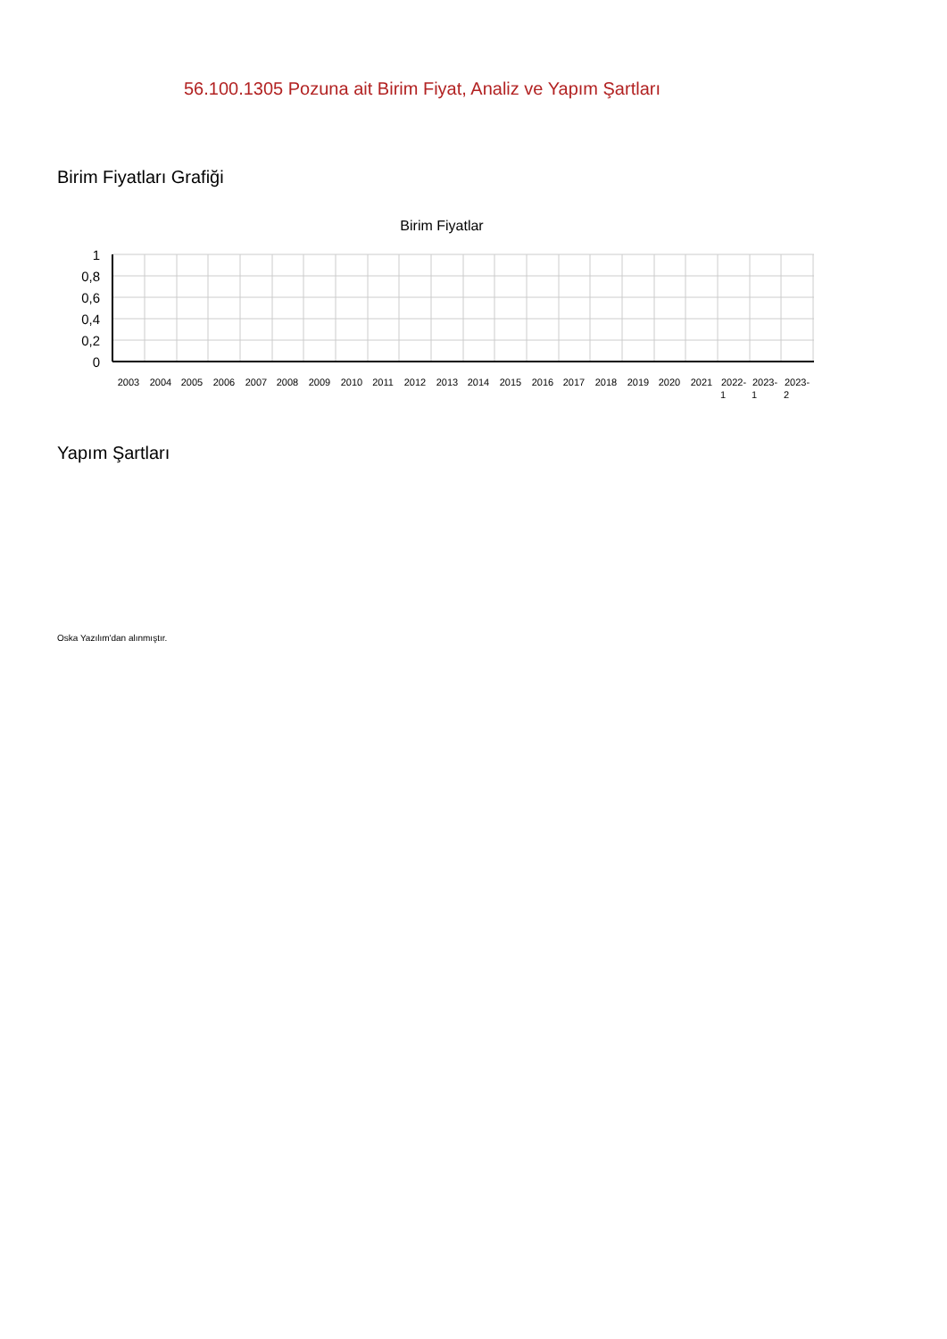56.100.1305 Pozuna ait Birim Fiyat, Analiz ve Yapım Şartları
Birim Fiyatları Grafiği
Birim Fiyatlar
1
0,8
0,6
0,4
0,2
0
2003
2004
2005
2006
2007
2008
2009
2010
2011
2012
2013
2014
2015
2016
2017
2018
2019
2020
2021
2022-
1
2023-
1
2023-
2
Yapım Şartları
Oska Yazılım'dan alınmıştır.